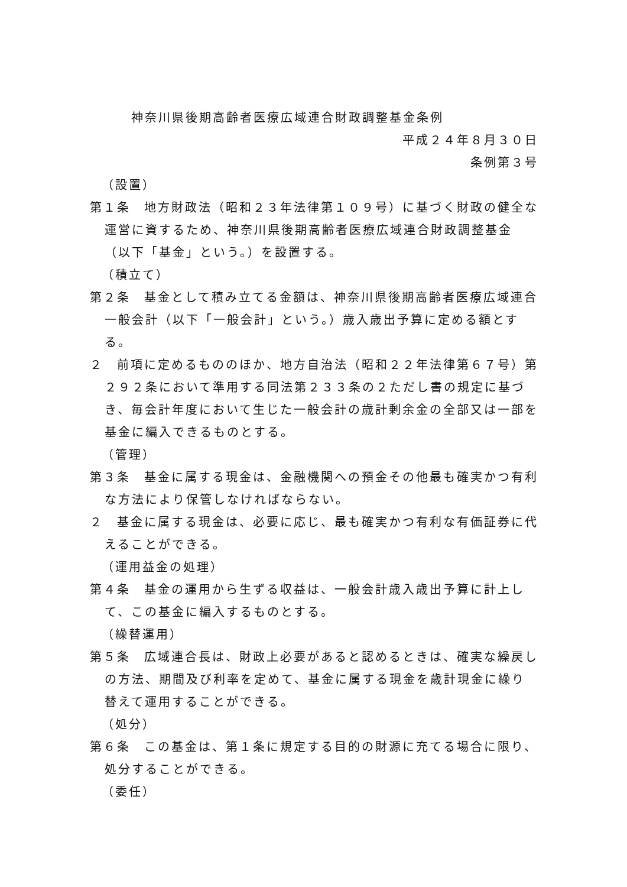神奈川県後期高齢者医療広域連合財政調整基金条例
平成２４年８月３０日
条例第３号
（設置）
第１条　地方財政法（昭和２３年法律第１０９号）に基づく財政の健全な運営に資するため、神奈川県後期高齢者医療広域連合財政調整基金（以下「基金」という。）を設置する。
（積立て）
第２条　基金として積み立てる金額は、神奈川県後期高齢者医療広域連合一般会計（以下「一般会計」という。）歳入歳出予算に定める額とする。
２　前項に定めるもののほか、地方自治法（昭和２２年法律第６７号）第２９２条において準用する同法第２３３条の２ただし書の規定に基づき、毎会計年度において生じた一般会計の歳計剰余金の全部又は一部を基金に編入できるものとする。
（管理）
第３条　基金に属する現金は、金融機関への預金その他最も確実かつ有利な方法により保管しなければならない。
２　基金に属する現金は、必要に応じ、最も確実かつ有利な有価証券に代えることができる。
（運用益金の処理）
第４条　基金の運用から生ずる収益は、一般会計歳入歳出予算に計上して、この基金に編入するものとする。
（繰替運用）
第５条　広域連合長は、財政上必要があると認めるときは、確実な繰戻しの方法、期間及び利率を定めて、基金に属する現金を歳計現金に繰り替えて運用することができる。
（処分）
第６条　この基金は、第１条に規定する目的の財源に充てる場合に限り、処分することができる。
（委任）